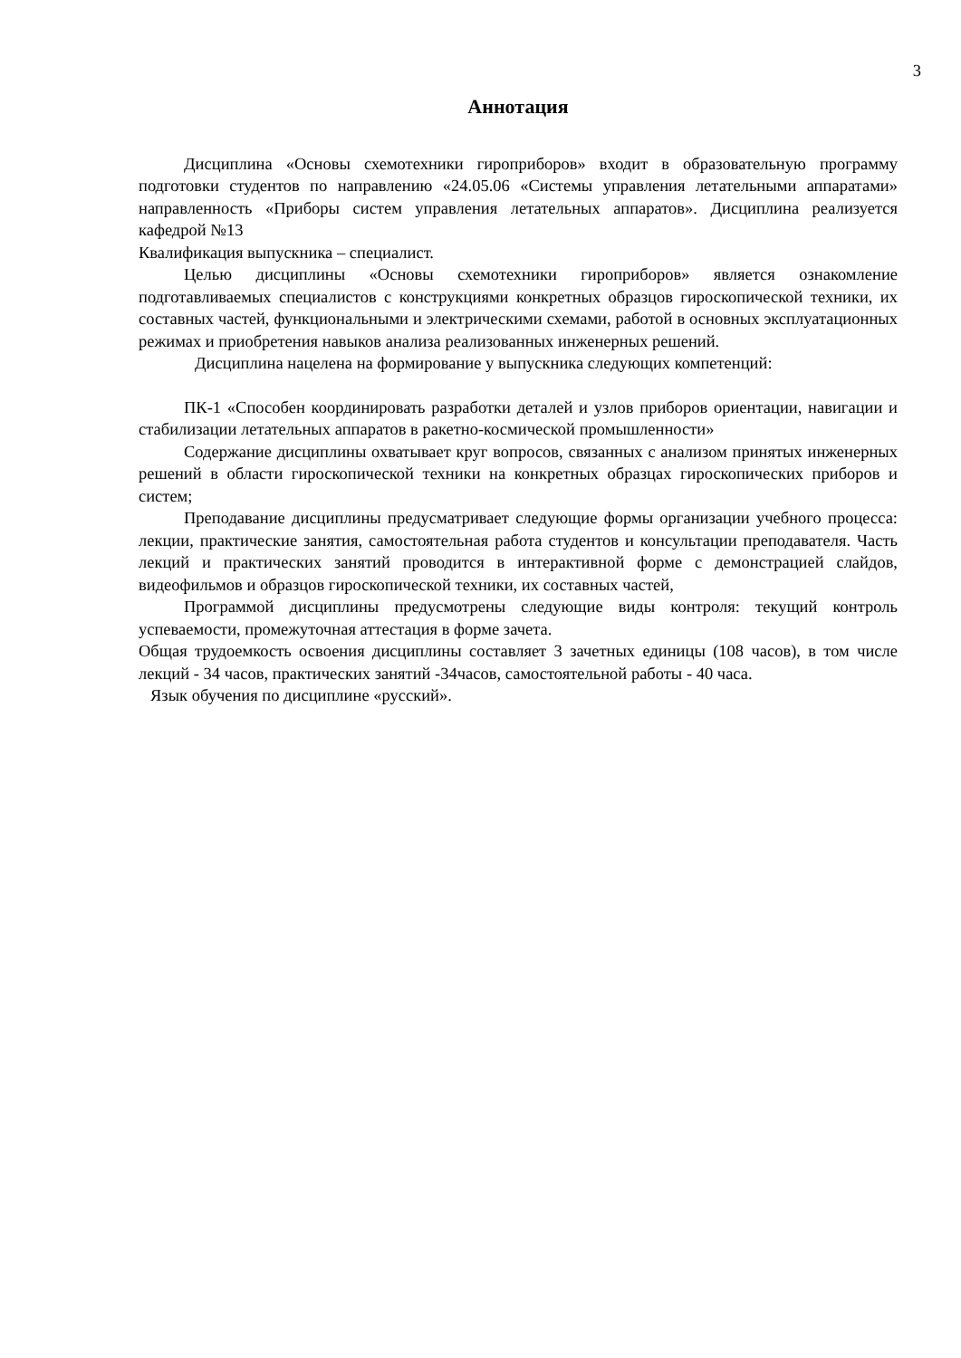3
Аннотация
Дисциплина «Основы схемотехники гироприборов» входит в образовательную программу подготовки студентов по направлению «24.05.06 «Системы управления летательными аппаратами» направленность «Приборы систем управления летательных аппаратов». Дисциплина реализуется кафедрой №13
Квалификация выпускника – специалист.
Целью дисциплины «Основы схемотехники гироприборов» является ознакомление подготавливаемых специалистов с конструкциями конкретных образцов гироскопической техники, их составных частей, функциональными и электрическими схемами, работой в основных эксплуатационных режимах и приобретения навыков анализа реализованных инженерных решений.
Дисциплина нацелена на формирование у выпускника следующих компетенций:
ПК-1 «Способен координировать разработки деталей и узлов приборов ориентации, навигации и стабилизации летательных аппаратов в ракетно-космической промышленности»
Содержание дисциплины охватывает круг вопросов, связанных с анализом принятых инженерных решений в области гироскопической техники на конкретных образцах гироскопических приборов и систем;
Преподавание дисциплины предусматривает следующие формы организации учебного процесса: лекции, практические занятия, самостоятельная работа студентов и консультации преподавателя. Часть лекций и практических занятий проводится в интерактивной форме с демонстрацией слайдов, видеофильмов и образцов гироскопической техники, их составных частей,
Программой дисциплины предусмотрены следующие виды контроля: текущий контроль успеваемости, промежуточная аттестация в форме зачета.
Общая трудоемкость освоения дисциплины составляет 3 зачетных единицы (108 часов), в том числе лекций - 34 часов, практических занятий -34часов, самостоятельной работы - 40 часа.
Язык обучения по дисциплине «русский».